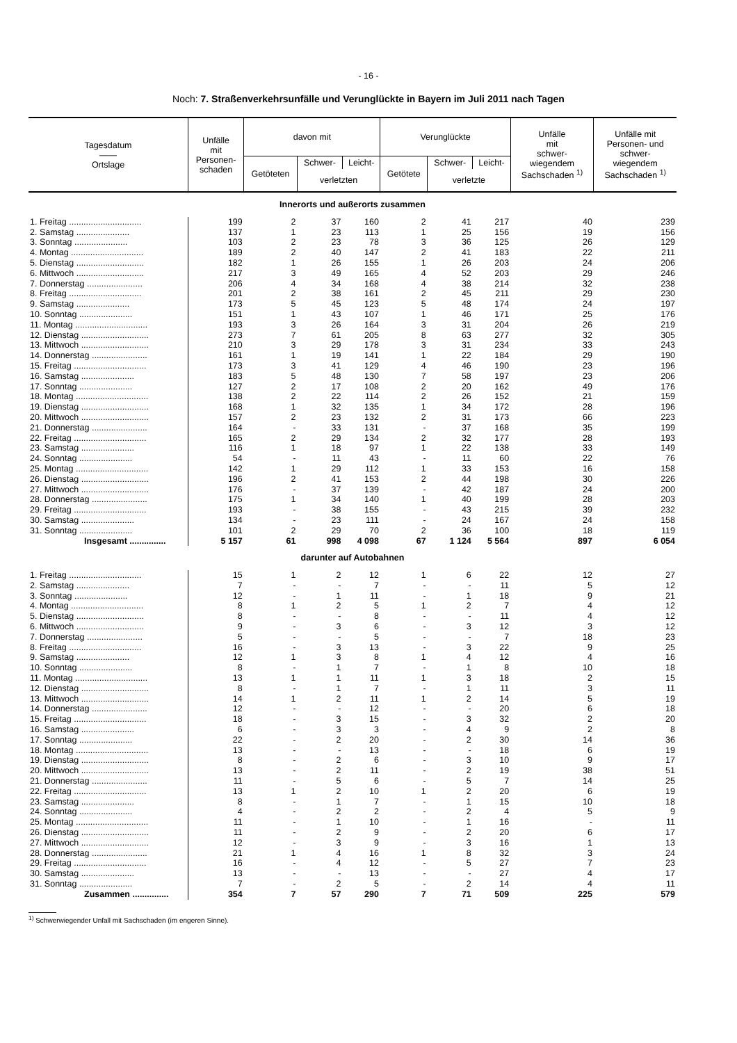- 16 -
Noch: 7. Straßenverkehrsunfälle und Verunglückte in Bayern im Juli 2011 nach Tagen
| Tagesdatum —— Ortslage | Unfälle mit Personen- schaden | davon mit | | | Verunglückte | | | Unfälle mit schwer- wiegendem Sachschaden <sup>1)</sup> | Unfälle mit Personen- und schwer- wiegendem Sachschaden <sup>1)</sup> |
| --- | --- | --- | --- | --- | --- | --- | --- | --- | --- |
| | | Getöteten | Schwer- | Leicht- | Getötete | Schwer- | Leicht- | | |
| | | | verletzten | | | verletzte | | | |
| Innerorts und außerorts zusammen | | | | | | | | | |
| 1. Freitag .............................. | 199 | 2 | 37 | 160 | 2 | 41 | 217 | 40 | 239 |
| 2. Samstag ...................... | 137 | 1 | 23 | 113 | 1 | 25 | 156 | 19 | 156 |
| 3. Sonntag ...................... | 103 | 2 | 23 | 78 | 3 | 36 | 125 | 26 | 129 |
| 4. Montag .............................. | 189 | 2 | 40 | 147 | 2 | 41 | 183 | 22 | 211 |
| 5. Dienstag ............................ | 182 | 1 | 26 | 155 | 1 | 26 | 203 | 24 | 206 |
| 6. Mittwoch ............................ | 217 | 3 | 49 | 165 | 4 | 52 | 203 | 29 | 246 |
| 7. Donnerstag ....................... | 206 | 4 | 34 | 168 | 4 | 38 | 214 | 32 | 238 |
| 8. Freitag .............................. | 201 | 2 | 38 | 161 | 2 | 45 | 211 | 29 | 230 |
| 9. Samstag ...................... | 173 | 5 | 45 | 123 | 5 | 48 | 174 | 24 | 197 |
| 10. Sonntag ...................... | 151 | 1 | 43 | 107 | 1 | 46 | 171 | 25 | 176 |
| 11. Montag .............................. | 193 | 3 | 26 | 164 | 3 | 31 | 204 | 26 | 219 |
| 12. Dienstag ............................ | 273 | 7 | 61 | 205 | 8 | 63 | 277 | 32 | 305 |
| 13. Mittwoch ............................ | 210 | 3 | 29 | 178 | 3 | 31 | 234 | 33 | 243 |
| 14. Donnerstag ....................... | 161 | 1 | 19 | 141 | 1 | 22 | 184 | 29 | 190 |
| 15. Freitag .............................. | 173 | 3 | 41 | 129 | 4 | 46 | 190 | 23 | 196 |
| 16. Samstag ...................... | 183 | 5 | 48 | 130 | 7 | 58 | 197 | 23 | 206 |
| 17. Sonntag ...................... | 127 | 2 | 17 | 108 | 2 | 20 | 162 | 49 | 176 |
| 18. Montag .............................. | 138 | 2 | 22 | 114 | 2 | 26 | 152 | 21 | 159 |
| 19. Dienstag ............................ | 168 | 1 | 32 | 135 | 1 | 34 | 172 | 28 | 196 |
| 20. Mittwoch ............................ | 157 | 2 | 23 | 132 | 2 | 31 | 173 | 66 | 223 |
| 21. Donnerstag ....................... | 164 | - | 33 | 131 | - | 37 | 168 | 35 | 199 |
| 22. Freitag .............................. | 165 | 2 | 29 | 134 | 2 | 32 | 177 | 28 | 193 |
| 23. Samstag ...................... | 116 | 1 | 18 | 97 | 1 | 22 | 138 | 33 | 149 |
| 24. Sonntag ...................... | 54 | - | 11 | 43 | - | 11 | 60 | 22 | 76 |
| 25. Montag .............................. | 142 | 1 | 29 | 112 | 1 | 33 | 153 | 16 | 158 |
| 26. Dienstag ............................ | 196 | 2 | 41 | 153 | 2 | 44 | 198 | 30 | 226 |
| 27. Mittwoch ............................ | 176 | - | 37 | 139 | - | 42 | 187 | 24 | 200 |
| 28. Donnerstag ....................... | 175 | 1 | 34 | 140 | 1 | 40 | 199 | 28 | 203 |
| 29. Freitag .............................. | 193 | - | 38 | 155 | - | 43 | 215 | 39 | 232 |
| 30. Samstag ...................... | 134 | - | 23 | 111 | - | 24 | 167 | 24 | 158 |
| 31. Sonntag ...................... | 101 | 2 | 29 | 70 | 2 | 36 | 100 | 18 | 119 |
| Insgesamt ............... | 5 157 | 61 | 998 | 4 098 | 67 | 1 124 | 5 564 | 897 | 6 054 |
| darunter auf Autobahnen | | | | | | | | | |
| 1. Freitag .............................. | 15 | 1 | 2 | 12 | 1 | 6 | 22 | 12 | 27 |
| 2. Samstag ...................... | 7 | - | - | 7 | - | - | 11 | 5 | 12 |
| 3. Sonntag ...................... | 12 | - | 1 | 11 | - | 1 | 18 | 9 | 21 |
| 4. Montag .............................. | 8 | 1 | 2 | 5 | 1 | 2 | 7 | 4 | 12 |
| 5. Dienstag ............................ | 8 | - | - | 8 | - | - | 11 | 4 | 12 |
| 6. Mittwoch ............................ | 9 | - | 3 | 6 | - | 3 | 12 | 3 | 12 |
| 7. Donnerstag ....................... | 5 | - | - | 5 | - | - | 7 | 18 | 23 |
| 8. Freitag .............................. | 16 | - | 3 | 13 | - | 3 | 22 | 9 | 25 |
| 9. Samstag ...................... | 12 | 1 | 3 | 8 | 1 | 4 | 12 | 4 | 16 |
| 10. Sonntag ...................... | 8 | - | 1 | 7 | - | 1 | 8 | 10 | 18 |
| 11. Montag .............................. | 13 | 1 | 1 | 11 | 1 | 3 | 18 | 2 | 15 |
| 12. Dienstag ............................ | 8 | - | 1 | 7 | - | 1 | 11 | 3 | 11 |
| 13. Mittwoch ............................ | 14 | 1 | 2 | 11 | 1 | 2 | 14 | 5 | 19 |
| 14. Donnerstag ....................... | 12 | - | - | 12 | - | - | 20 | 6 | 18 |
| 15. Freitag .............................. | 18 | - | 3 | 15 | - | 3 | 32 | 2 | 20 |
| 16. Samstag ...................... | 6 | - | 3 | 3 | - | 4 | 9 | 2 | 8 |
| 17. Sonntag ...................... | 22 | - | 2 | 20 | - | 2 | 30 | 14 | 36 |
| 18. Montag .............................. | 13 | - | - | 13 | - | - | 18 | 6 | 19 |
| 19. Dienstag ............................ | 8 | - | 2 | 6 | - | 3 | 10 | 9 | 17 |
| 20. Mittwoch ............................ | 13 | - | 2 | 11 | - | 2 | 19 | 38 | 51 |
| 21. Donnerstag ....................... | 11 | - | 5 | 6 | - | 5 | 7 | 14 | 25 |
| 22. Freitag .............................. | 13 | 1 | 2 | 10 | 1 | 2 | 20 | 6 | 19 |
| 23. Samstag ...................... | 8 | - | 1 | 7 | - | 1 | 15 | 10 | 18 |
| 24. Sonntag ...................... | 4 | - | 2 | 2 | - | 2 | 4 | 5 | 9 |
| 25. Montag .............................. | 11 | - | 1 | 10 | - | 1 | 16 | - | 11 |
| 26. Dienstag ............................ | 11 | - | 2 | 9 | - | 2 | 20 | 6 | 17 |
| 27. Mittwoch ............................ | 12 | - | 3 | 9 | - | 3 | 16 | 1 | 13 |
| 28. Donnerstag ....................... | 21 | 1 | 4 | 16 | 1 | 8 | 32 | 3 | 24 |
| 29. Freitag .............................. | 16 | - | 4 | 12 | - | 5 | 27 | 7 | 23 |
| 30. Samstag ...................... | 13 | - | - | 13 | - | - | 27 | 4 | 17 |
| 31. Sonntag ...................... | 7 | - | 2 | 5 | - | 2 | 14 | 4 | 11 |
| Zusammen ............... | 354 | 7 | 57 | 290 | 7 | 71 | 509 | 225 | 579 |
<sup>1)</sup> Schwerwiegender Unfall mit Sachschaden (im engeren Sinne).